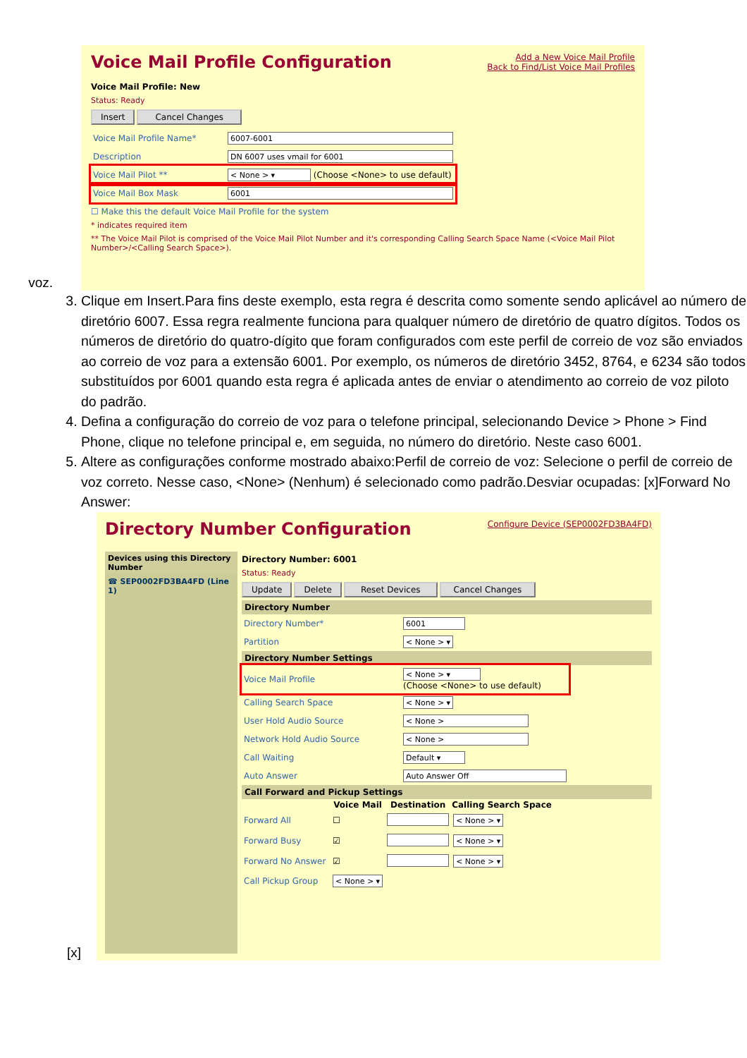voz.
Voice Mail Profile Configuration
Add a New Voice Mail Profile
Back to Find/List Voice Mail Profiles
Voice Mail Profile: New
Status: Ready
Insert Cancel Changes
| Voice Mail Profile Name* | 6007-6001 |
| Description | DN 6007 uses vmail for 6001 |
| Voice Mail Pilot ** | < None > ▾ (Choose <None> to use default) |
| Voice Mail Box Mask | 6001 |
☐ Make this the default Voice Mail Profile for the system
* indicates required item
** The Voice Mail Pilot is comprised of the Voice Mail Pilot Number and it's corresponding Calling Search Space Name (<Voice Mail Pilot Number>/<Calling Search Space>).
3. Clique em Insert.Para fins deste exemplo, esta regra é descrita como somente sendo aplicável ao número de diretório 6007. Essa regra realmente funciona para qualquer número de diretório de quatro dígitos. Todos os números de diretório do quatro-dígito que foram configurados com este perfil de correio de voz são enviados ao correio de voz para a extensão 6001. Por exemplo, os números de diretório 3452, 8764, e 6234 são todos substituídos por 6001 quando esta regra é aplicada antes de enviar o atendimento ao correio de voz piloto do padrão.
4. Defina a configuração do correio de voz para o telefone principal, selecionando Device > Phone > Find Phone, clique no telefone principal e, em seguida, no número do diretório. Neste caso 6001.
5. Altere as configurações conforme mostrado abaixo:Perfil de correio de voz: Selecione o perfil de correio de voz correto. Nesse caso, <None> (Nenhum) é selecionado como padrão.Desviar ocupadas: [x]Forward No Answer:
[x]
Directory Number Configuration
Configure Device (SEP0002FD3BA4FD)
Devices using this Directory Number
☎ SEP0002FD3BA4FD (Line 1)
Directory Number: 6001
Status: Ready
Update Delete Reset Devices Cancel Changes
Directory Number
| Directory Number* | 6001 |
| Partition | < None > ▾ |
Directory Number Settings
| Voice Mail Profile | < None > ▾ (Choose <None> to use default) |
| Calling Search Space | < None > ▾ |
| User Hold Audio Source | < None > |
| Network Hold Audio Source | < None > |
| Call Waiting | Default ▾ |
| Auto Answer | Auto Answer Off |
Call Forward and Pickup Settings
| | Voice Mail | Destination | Calling Search Space |
| --- | --- | --- | --- |
| Forward All | ☐ | | < None > ▾ |
| Forward Busy | ☑ | | < None > ▾ |
| Forward No Answer | ☑ | | < None > ▾ |
| Call Pickup Group | < None > ▾ | | |